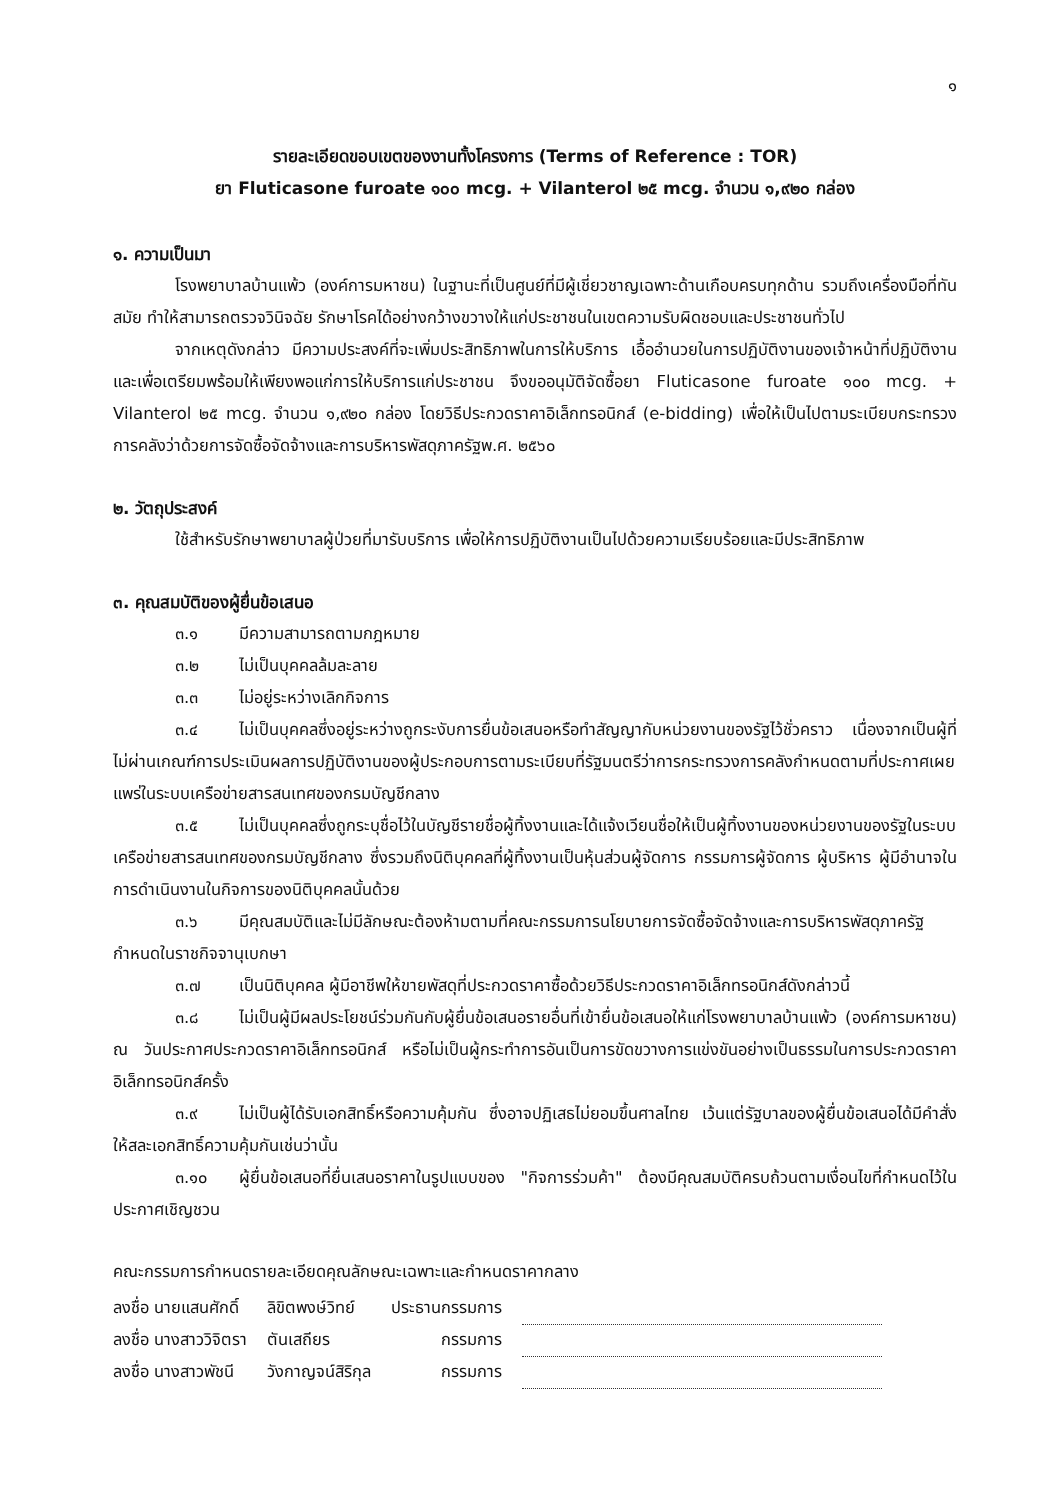๑
รายละเอียดขอบเขตของงานทั้งโครงการ (Terms of Reference : TOR)
ยา Fluticasone furoate ๑๐๐ mcg. + Vilanterol ๒๕ mcg. จำนวน ๑,๙๒๐ กล่อง
๑. ความเป็นมา
โรงพยาบาลบ้านแพ้ว (องค์การมหาชน) ในฐานะที่เป็นศูนย์ที่มีผู้เชี่ยวชาญเฉพาะด้านเกือบครบทุกด้าน รวมถึงเครื่องมือที่ทันสมัย ทำให้สามารถตรวจวินิจฉัย รักษาโรคได้อย่างกว้างขวางให้แก่ประชาชนในเขตความรับผิดชอบและประชาชนทั่วไป
จากเหตุดังกล่าว มีความประสงค์ที่จะเพิ่มประสิทธิภาพในการให้บริการ เอื้ออำนวยในการปฏิบัติงานของเจ้าหน้าที่ปฏิบัติงาน และเพื่อเตรียมพร้อมให้เพียงพอแก่การให้บริการแก่ประชาชน จึงขออนุมัติจัดซื้อยา Fluticasone furoate ๑๐๐ mcg. + Vilanterol ๒๕ mcg. จำนวน ๑,๙๒๐ กล่อง โดยวิธีประกวดราคาอิเล็กทรอนิกส์ (e-bidding) เพื่อให้เป็นไปตามระเบียบกระทรวงการคลังว่าด้วยการจัดซื้อจัดจ้างและการบริหารพัสดุภาครัฐพ.ศ. ๒๕๖๐
๒. วัตถุประสงค์
ใช้สำหรับรักษาพยาบาลผู้ป่วยที่มารับบริการ เพื่อให้การปฏิบัติงานเป็นไปด้วยความเรียบร้อยและมีประสิทธิภาพ
๓. คุณสมบัติของผู้ยื่นข้อเสนอ
๓.๑ มีความสามารถตามกฎหมาย
๓.๒ ไม่เป็นบุคคลล้มละลาย
๓.๓ ไม่อยู่ระหว่างเลิกกิจการ
๓.๔ ไม่เป็นบุคคลซึ่งอยู่ระหว่างถูกระงับการยื่นข้อเสนอหรือทำสัญญากับหน่วยงานของรัฐไว้ชั่วคราว เนื่องจากเป็นผู้ที่ไม่ผ่านเกณฑ์การประเมินผลการปฏิบัติงานของผู้ประกอบการตามระเบียบที่รัฐมนตรีว่าการกระทรวงการคลังกำหนดตามที่ประกาศเผยแพร่ในระบบเครือข่ายสารสนเทศของกรมบัญชีกลาง
๓.๕ ไม่เป็นบุคคลซึ่งถูกระบุชื่อไว้ในบัญชีรายชื่อผู้ทิ้งงานและได้แจ้งเวียนชื่อให้เป็นผู้ทิ้งงานของหน่วยงานของรัฐในระบบเครือข่ายสารสนเทศของกรมบัญชีกลาง ซึ่งรวมถึงนิติบุคคลที่ผู้ทิ้งงานเป็นหุ้นส่วนผู้จัดการ กรรมการผู้จัดการ ผู้บริหาร ผู้มีอำนาจในการดำเนินงานในกิจการของนิติบุคคลนั้นด้วย
๓.๖ มีคุณสมบัติและไม่มีลักษณะต้องห้ามตามที่คณะกรรมการนโยบายการจัดซื้อจัดจ้างและการบริหารพัสดุภาครัฐกำหนดในราชกิจจานุเบกษา
๓.๗ เป็นนิติบุคคล ผู้มีอาชีพให้ขายพัสดุที่ประกวดราคาซื้อด้วยวิธีประกวดราคาอิเล็กทรอนิกส์ดังกล่าวนี้
๓.๘ ไม่เป็นผู้มีผลประโยชน์ร่วมกันกับผู้ยื่นข้อเสนอรายอื่นที่เข้ายื่นข้อเสนอให้แก่โรงพยาบาลบ้านแพ้ว (องค์การมหาชน) ณ วันประกาศประกวดราคาอิเล็กทรอนิกส์ หรือไม่เป็นผู้กระทำการอันเป็นการขัดขวางการแข่งขันอย่างเป็นธรรมในการประกวดราคาอิเล็กทรอนิกส์ครั้ง
๓.๙ ไม่เป็นผู้ได้รับเอกสิทธิ์หรือความคุ้มกัน ซึ่งอาจปฏิเสธไม่ยอมขึ้นศาลไทย เว้นแต่รัฐบาลของผู้ยื่นข้อเสนอได้มีคำสั่งให้สละเอกสิทธิ์ความคุ้มกันเช่นว่านั้น
๓.๑๐ ผู้ยื่นข้อเสนอที่ยื่นเสนอราคาในรูปแบบของ "กิจการร่วมค้า" ต้องมีคุณสมบัติครบถ้วนตามเงื่อนไขที่กำหนดไว้ในประกาศเชิญชวน
คณะกรรมการกำหนดรายละเอียดคุณลักษณะเฉพาะและกำหนดราคากลาง
| ลงชื่อ นายแสนศักดิ์ | ลิขิตพงษ์วิทย์ | ประธานกรรมการ | |
| ลงชื่อ นางสาววิจิตรา | ตันเสถียร | กรรมการ | |
| ลงชื่อ นางสาวพัชนี | วังกาญจน์สิริกุล | กรรมการ | |